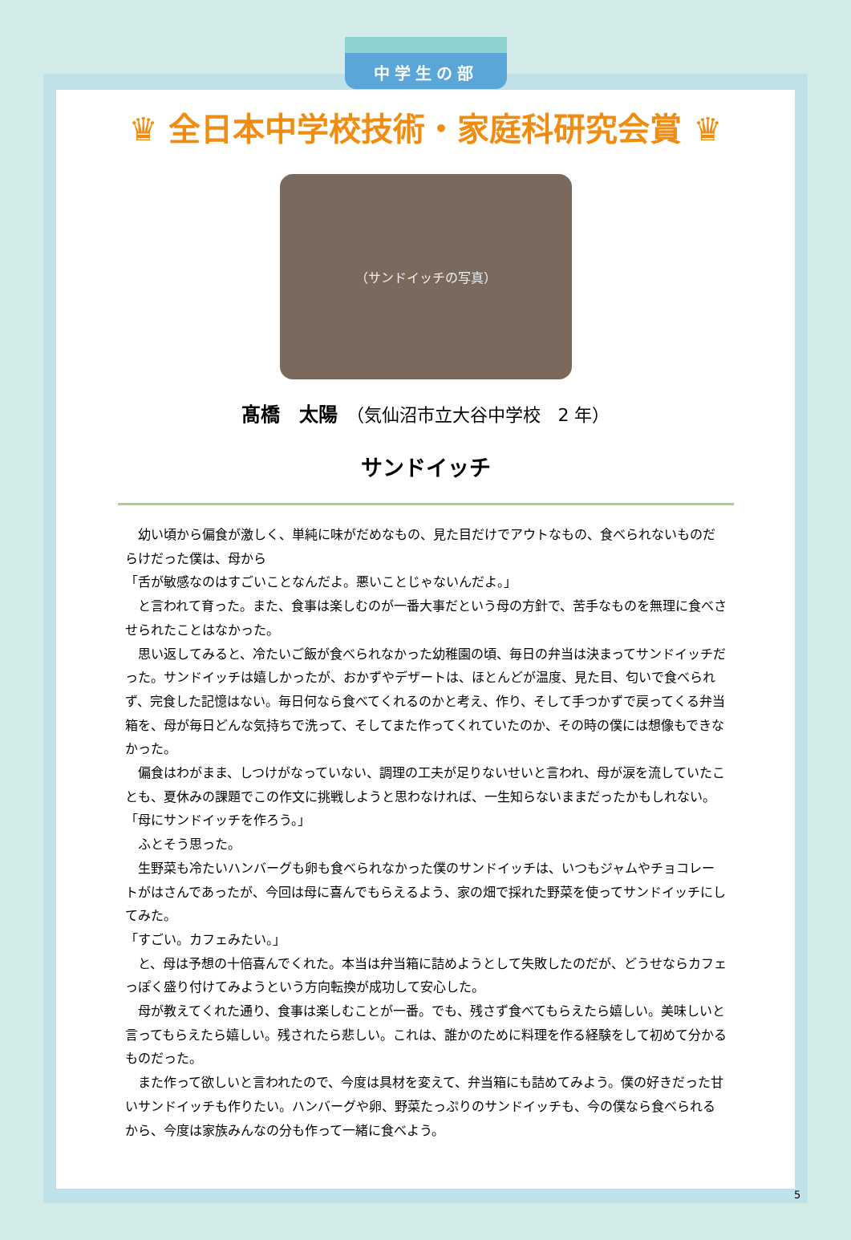中学生の部
♛ 全日本中学校技術・家庭科研究会賞 ♛
（サンドイッチの写真）
髙橋　太陽　（気仙沼市立大谷中学校　2 年）
サンドイッチ
　幼い頃から偏食が激しく、単純に味がだめなもの、見た目だけでアウトなもの、食べられないものだらけだった僕は、母から
「舌が敏感なのはすごいことなんだよ。悪いことじゃないんだよ。」
　と言われて育った。また、食事は楽しむのが一番大事だという母の方針で、苦手なものを無理に食べさせられたことはなかった。
　思い返してみると、冷たいご飯が食べられなかった幼稚園の頃、毎日の弁当は決まってサンドイッチだった。サンドイッチは嬉しかったが、おかずやデザートは、ほとんどが温度、見た目、匂いで食べられず、完食した記憶はない。毎日何なら食べてくれるのかと考え、作り、そして手つかずで戻ってくる弁当箱を、母が毎日どんな気持ちで洗って、そしてまた作ってくれていたのか、その時の僕には想像もできなかった。
　偏食はわがまま、しつけがなっていない、調理の工夫が足りないせいと言われ、母が涙を流していたことも、夏休みの課題でこの作文に挑戦しようと思わなければ、一生知らないままだったかもしれない。
「母にサンドイッチを作ろう。」
　ふとそう思った。
　生野菜も冷たいハンバーグも卵も食べられなかった僕のサンドイッチは、いつもジャムやチョコレートがはさんであったが、今回は母に喜んでもらえるよう、家の畑で採れた野菜を使ってサンドイッチにしてみた。
「すごい。カフェみたい。」
　と、母は予想の十倍喜んでくれた。本当は弁当箱に詰めようとして失敗したのだが、どうせならカフェっぽく盛り付けてみようという方向転換が成功して安心した。
　母が教えてくれた通り、食事は楽しむことが一番。でも、残さず食べてもらえたら嬉しい。美味しいと言ってもらえたら嬉しい。残されたら悲しい。これは、誰かのために料理を作る経験をして初めて分かるものだった。
　また作って欲しいと言われたので、今度は具材を変えて、弁当箱にも詰めてみよう。僕の好きだった甘いサンドイッチも作りたい。ハンバーグや卵、野菜たっぷりのサンドイッチも、今の僕なら食べられるから、今度は家族みんなの分も作って一緒に食べよう。
5